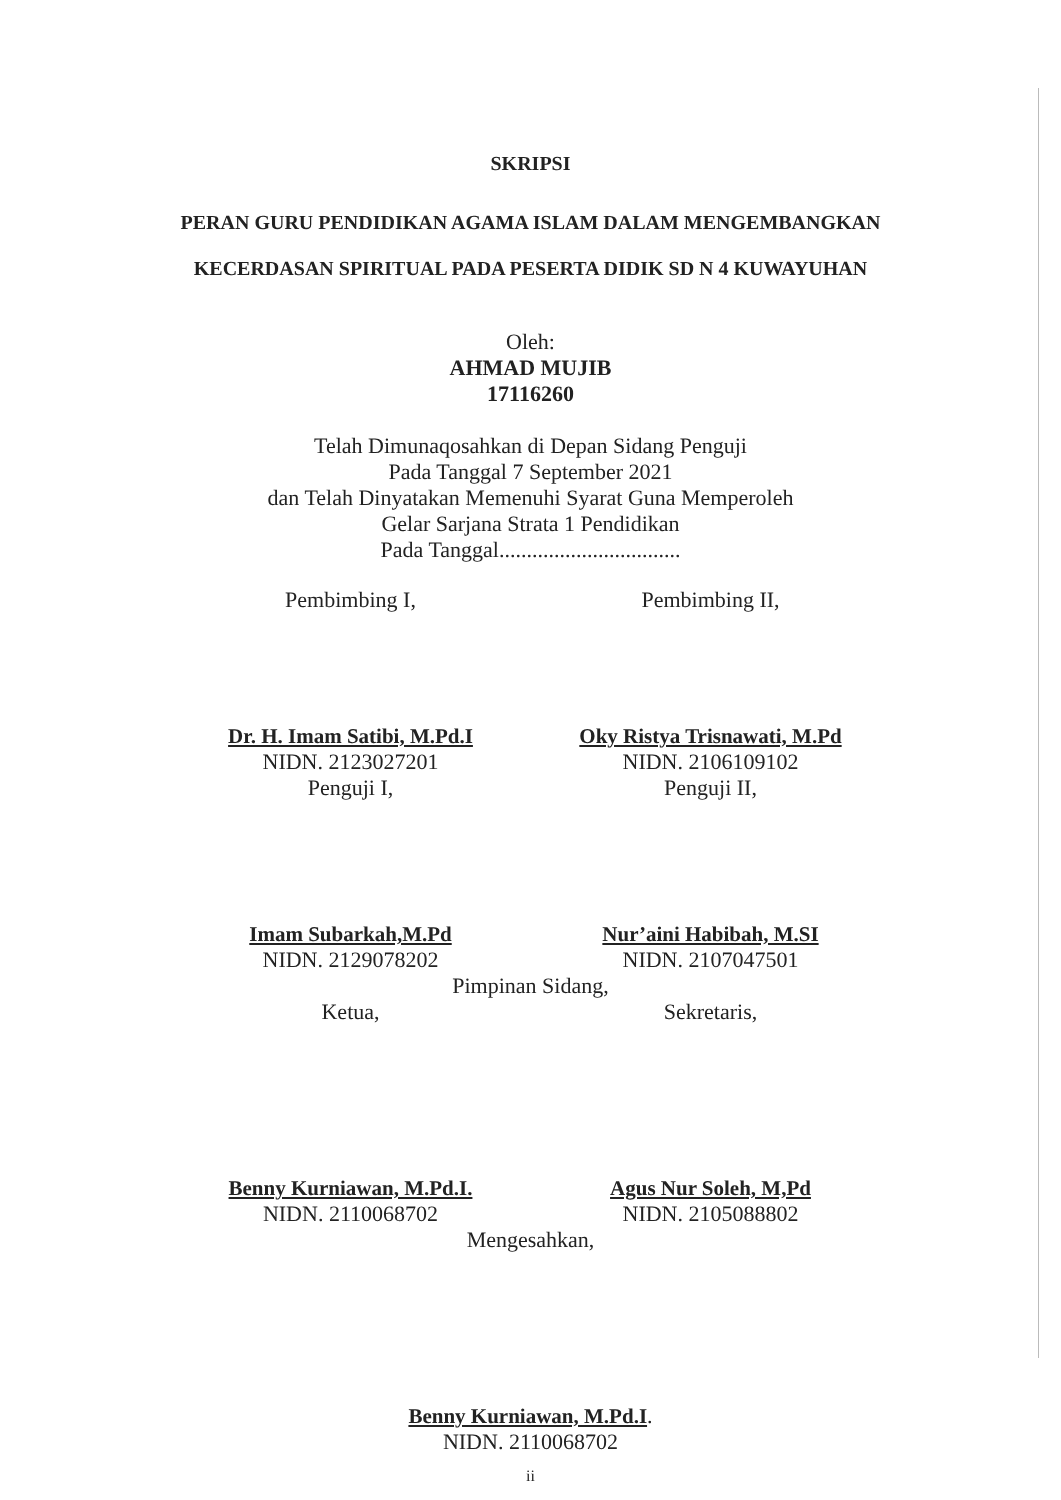SKRIPSI
PERAN GURU PENDIDIKAN AGAMA ISLAM DALAM MENGEMBANGKAN
KECERDASAN SPIRITUAL PADA PESERTA DIDIK SD N 4 KUWAYUHAN
Oleh:
AHMAD MUJIB
17116260
Telah Dimunaqosahkan di Depan Sidang Penguji
Pada Tanggal 7 September 2021
dan Telah Dinyatakan Memenuhi Syarat Guna Memperoleh
Gelar Sarjana Strata 1 Pendidikan
Pada Tanggal.................................
Pembimbing I,
Dr. H. Imam Satibi, M.Pd.I
NIDN. 2123027201
Penguji I,
Pembimbing II,
Oky Ristya Trisnawati, M.Pd
NIDN. 2106109102
Penguji II,
Imam Subarkah,M.Pd
NIDN. 2129078202
Nur’aini Habibah, M.SI
NIDN. 2107047501
Pimpinan Sidang,
Ketua,
Benny Kurniawan, M.Pd.I.
NIDN. 2110068702
Sekretaris,
Agus Nur Soleh, M,Pd
NIDN. 2105088802
Mengesahkan,
Benny Kurniawan, M.Pd.I.
NIDN. 2110068702
ii